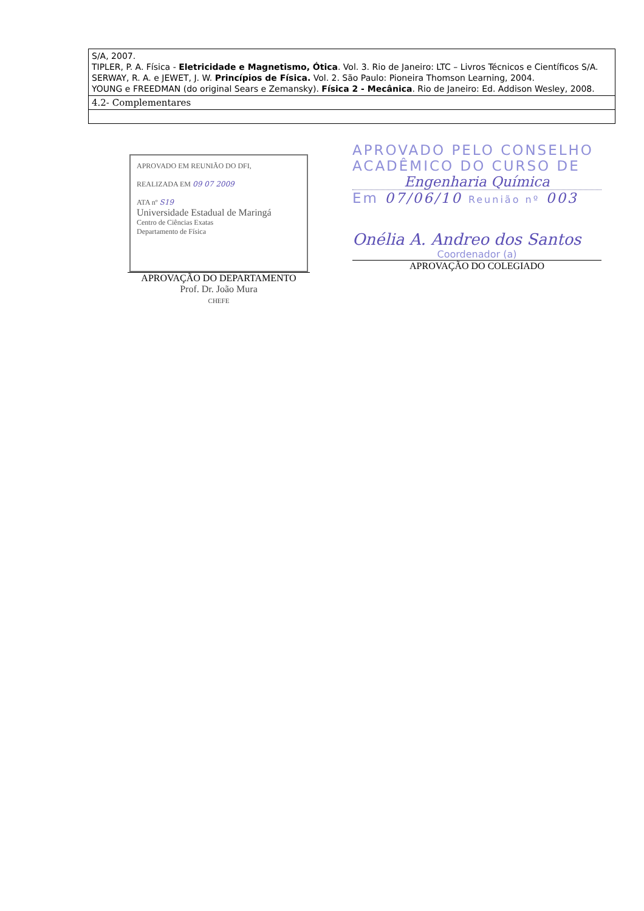| S/A, 2007. TIPLER, P. A. Física - Eletricidade e Magnetismo, Ótica . Vol. 3. Rio de Janeiro: LTC – Livros Técnicos e Científicos S/A. SERWAY, R. A. e JEWET, J. W. Princípios de Física. Vol. 2. São Paulo: Pioneira Thomson Learning, 2004. YOUNG e FREEDMAN (do original Sears e Zemansky). Física 2 - Mecânica . Rio de Janeiro: Ed. Addison Wesley, 2008. |
| 4.2- Complementares |
APROVADO EM REUNIÃO DO DFI,
REALIZADA EM 09 07 2009
ATA nº S19
Universidade Estadual de Maringá
Centro de Ciências Exatas
Departamento de Física
APROVAÇÃO DO DEPARTAMENTO
Prof. Dr. João Mura
CHEFE
APROVADO PELO CONSELHO
ACADÊMICO DO CURSO DE
Engenharia Química
Em 07/06/10 Reunião nº 003
Onélia A. Andreo dos Santos
Coordenador (a)
APROVAÇÃO DO COLEGIADO